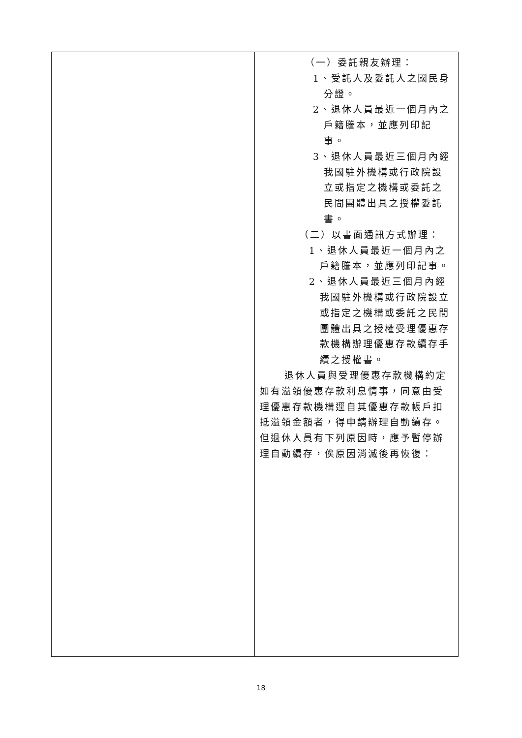| | （一）委託親友辦理： 1、受託人及委託人之國民身分證。 2、退休人員最近一個月內之戶籍謄本，並應列印記事。 3、退休人員最近三個月內經我國駐外機構或行政院設立或指定之機構或委託之民間團體出具之授權委託書。 （二）以書面通訊方式辦理： 1、退休人員最近一個月內之戶籍謄本，並應列印記事。 2、退休人員最近三個月內經我國駐外機構或行政院設立或指定之機構或委託之民間團體出具之授權受理優惠存款機構辦理優惠存款續存手續之授權書。 退休人員與受理優惠存款機構約定如有溢領優惠存款利息情事，同意由受理優惠存款機構逕自其優惠存款帳戶扣抵溢領金額者，得申請辦理自動續存。但退休人員有下列原因時，應予暫停辦理自動續存，俟原因消滅後再恢復： |
18